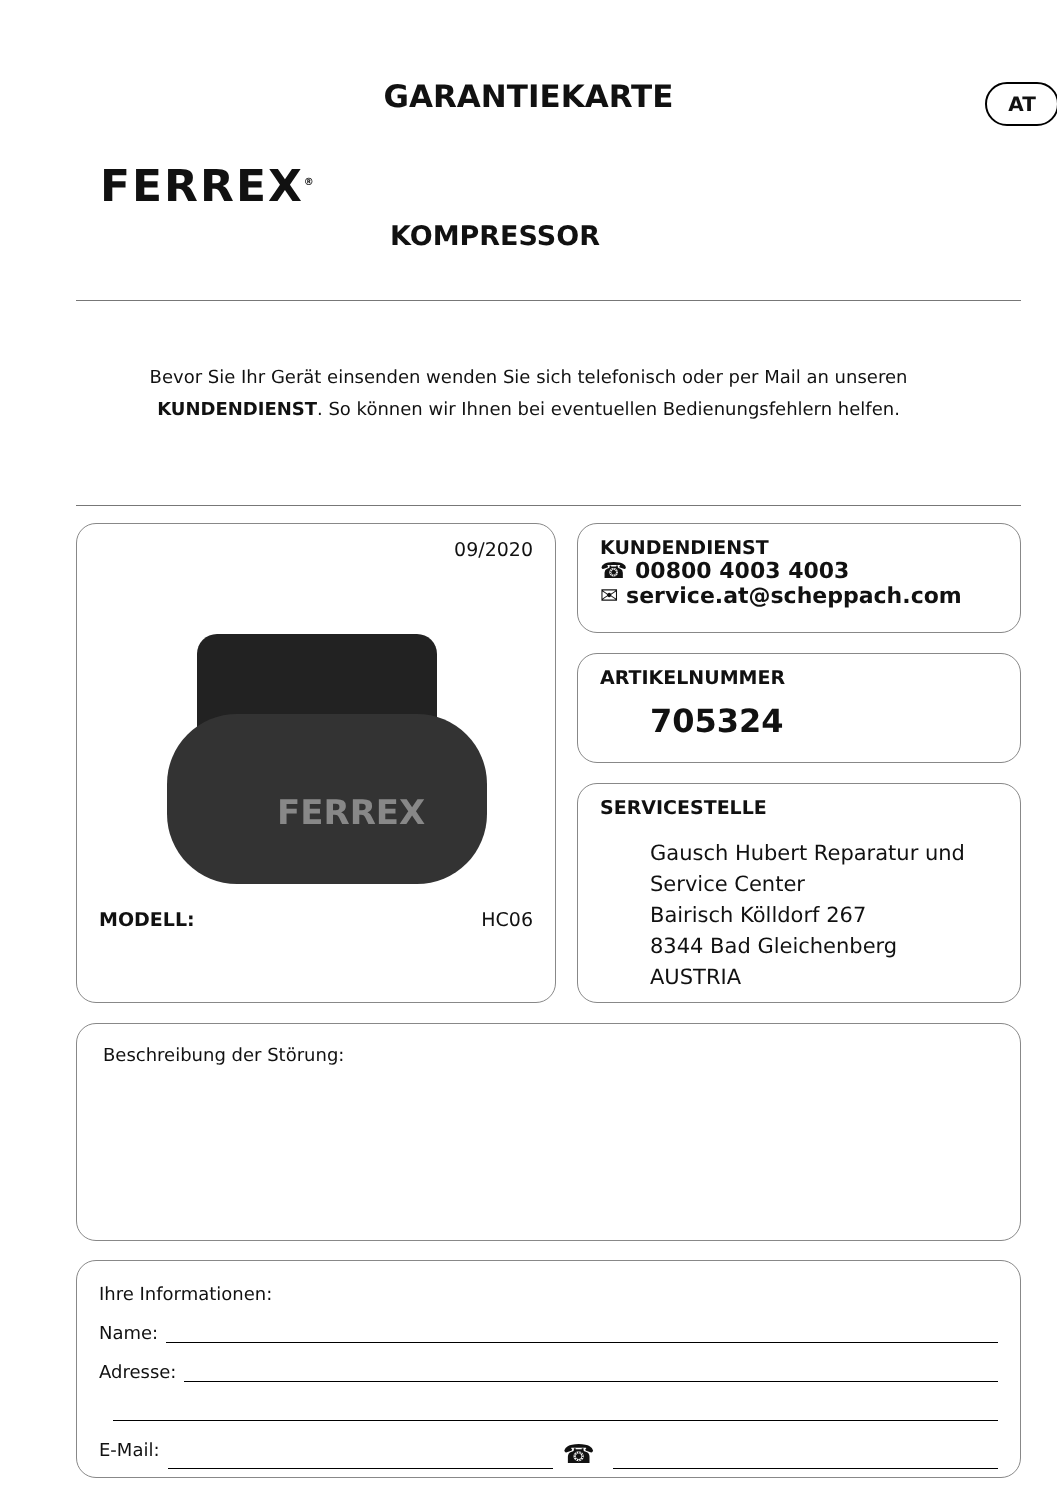GARANTIEKARTE AT
FERREX<sup>®</sup>
KOMPRESSOR
Bevor Sie Ihr Gerät einsenden wenden Sie sich telefonisch oder per Mail an unseren
KUNDENDIENST. So können wir Ihnen bei eventuellen Bedienungsfehlern helfen.
09/2020
FERREX
MODELL: HC06
KUNDENDIENST
☎ 00800 4003 4003
✉ service.at@scheppach.com
ARTIKELNUMMER
705324
SERVICESTELLE
Gausch Hubert Reparatur und
Service Center
Bairisch Kölldorf 267
8344 Bad Gleichenberg
AUSTRIA
Beschreibung der Störung:
Ihre Informationen:
Name:
Adresse:
E-Mail: ☎